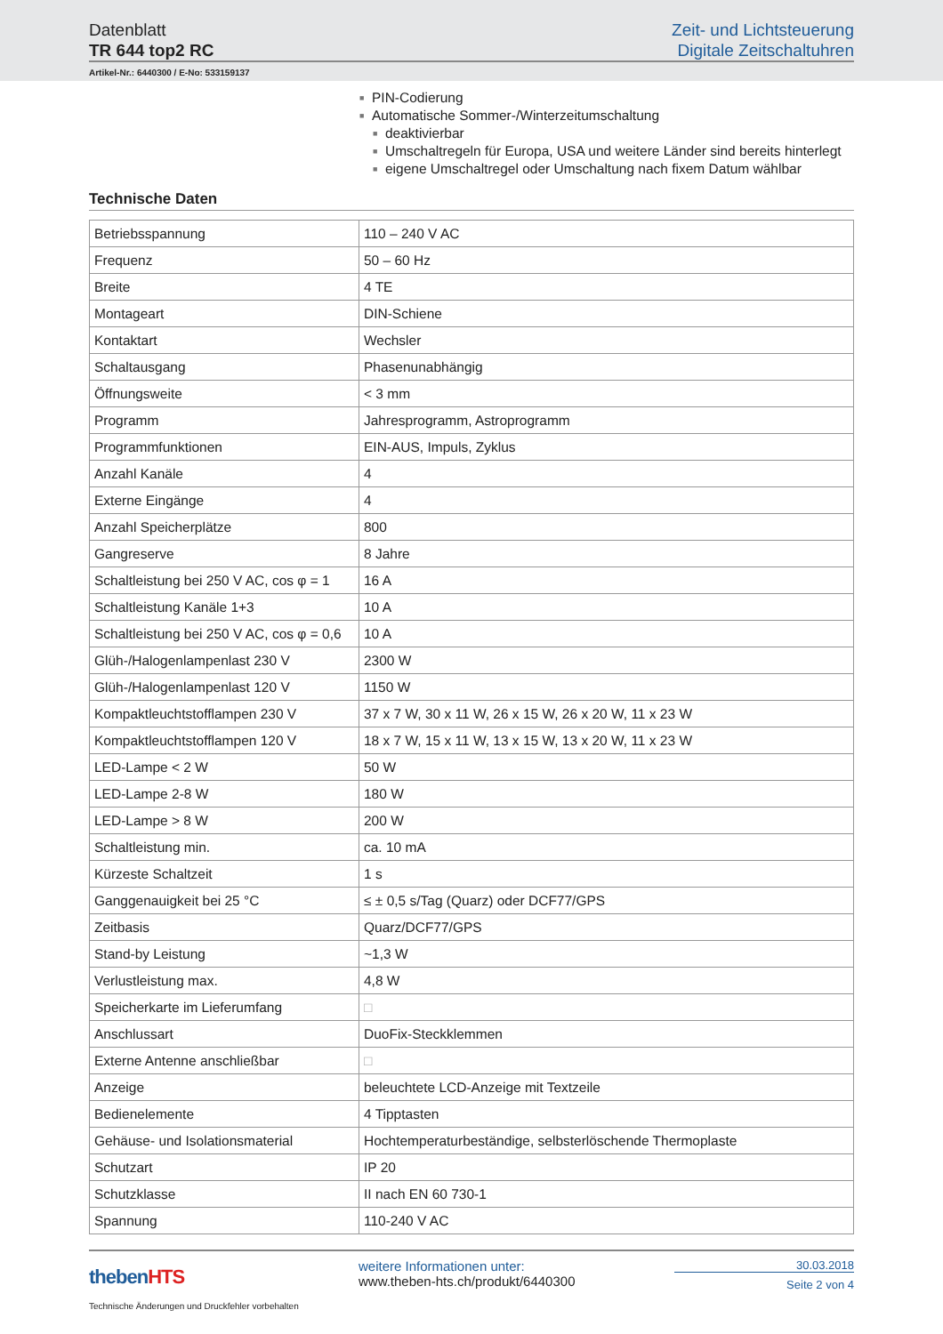Datenblatt
TR 644 top2 RC
Zeit- und Lichtsteuerung
Digitale Zeitschaltuhren
Artikel-Nr.: 6440300 / E-No: 533159137
■ PIN-Codierung
■ Automatische Sommer-/Winterzeitumschaltung
■ deaktivierbar
■ Umschaltregeln für Europa, USA und weitere Länder sind bereits hinterlegt
■ eigene Umschaltregel oder Umschaltung nach fixem Datum wählbar
Technische Daten
| Betriebsspannung | 110 – 240 V AC |
| Frequenz | 50 – 60 Hz |
| Breite | 4 TE |
| Montageart | DIN-Schiene |
| Kontaktart | Wechsler |
| Schaltausgang | Phasenunabhängig |
| Öffnungsweite | < 3 mm |
| Programm | Jahresprogramm, Astroprogramm |
| Programmfunktionen | EIN-AUS, Impuls, Zyklus |
| Anzahl Kanäle | 4 |
| Externe Eingänge | 4 |
| Anzahl Speicherplätze | 800 |
| Gangreserve | 8 Jahre |
| Schaltleistung bei 250 V AC, cos φ = 1 | 16 A |
| Schaltleistung Kanäle 1+3 | 10 A |
| Schaltleistung bei 250 V AC, cos φ = 0,6 | 10 A |
| Glüh-/Halogenlampenlast 230 V | 2300 W |
| Glüh-/Halogenlampenlast 120 V | 1150 W |
| Kompaktleuchtstofflampen 230 V | 37 x 7 W, 30 x 11 W, 26 x 15 W, 26 x 20 W, 11 x 23 W |
| Kompaktleuchtstofflampen 120 V | 18 x 7 W, 15 x 11 W, 13 x 15 W, 13 x 20 W, 11 x 23 W |
| LED-Lampe < 2 W | 50 W |
| LED-Lampe 2-8 W | 180 W |
| LED-Lampe > 8 W | 200 W |
| Schaltleistung min. | ca. 10 mA |
| Kürzeste Schaltzeit | 1 s |
| Ganggenauigkeit bei 25 °C | ≤ ± 0,5 s/Tag (Quarz) oder DCF77/GPS |
| Zeitbasis | Quarz/DCF77/GPS |
| Stand-by Leistung | ~1,3 W |
| Verlustleistung max. | 4,8 W |
| Speicherkarte im Lieferumfang | □ |
| Anschlussart | DuoFix-Steckklemmen |
| Externe Antenne anschließbar | □ |
| Anzeige | beleuchtete LCD-Anzeige mit Textzeile |
| Bedienelemente | 4 Tipptasten |
| Gehäuse- und Isolationsmaterial | Hochtemperaturbeständige, selbsterlöschende Thermoplaste |
| Schutzart | IP 20 |
| Schutzklasse | II nach EN 60 730-1 |
| Spannung | 110-240 V AC |
thebenHTS
Technische Änderungen und Druckfehler vorbehalten
weitere Informationen unter:
www.theben-hts.ch/produkt/6440300
30.03.2018
Seite 2 von 4